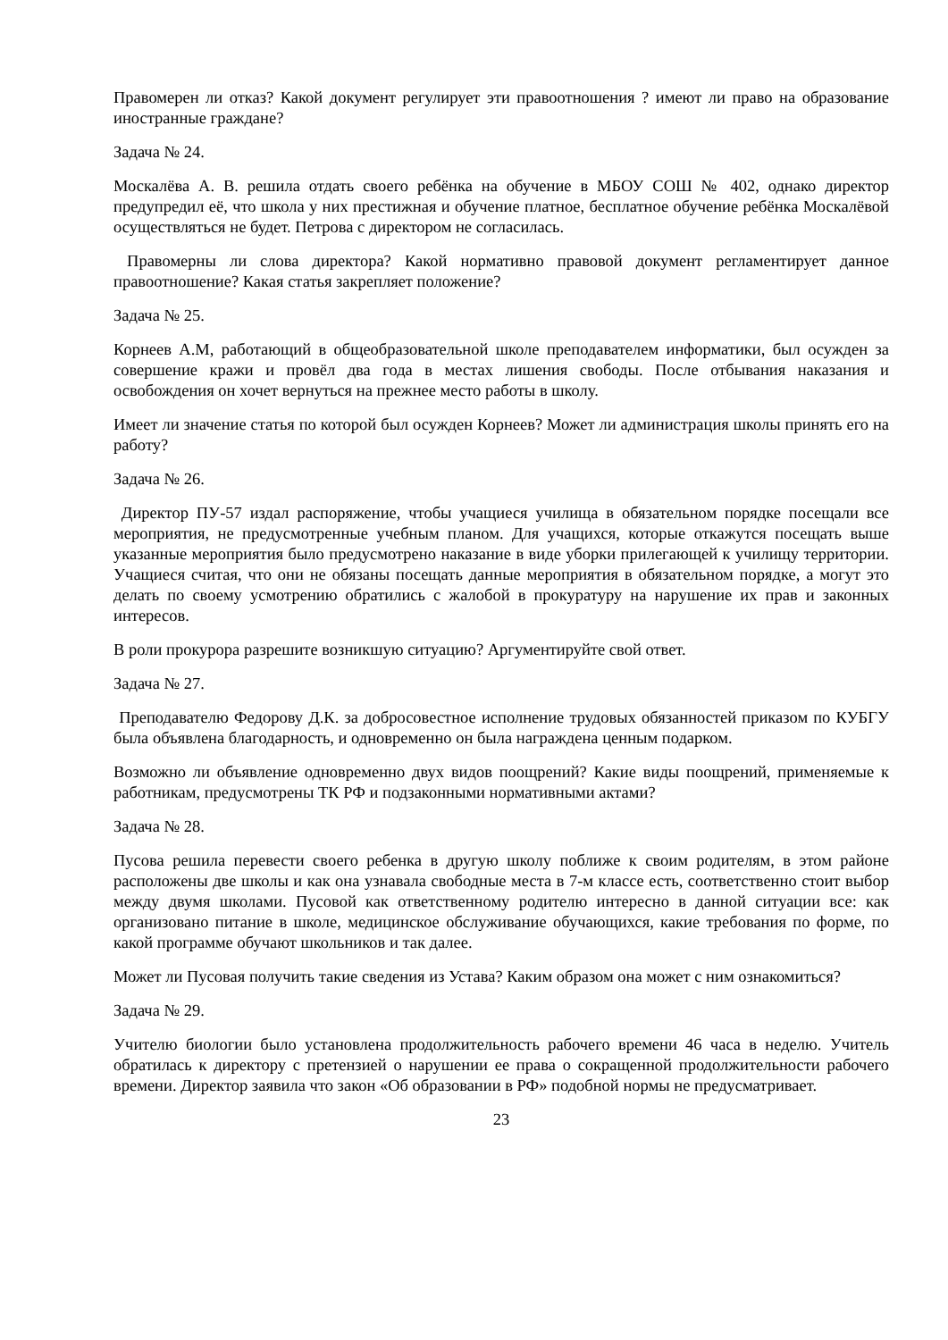Правомерен ли отказ? Какой документ регулирует эти правоотношения ? имеют ли право на образование иностранные граждане?
Задача № 24.
Москалёва А. В. решила отдать своего ребёнка на обучение в МБОУ СОШ № 402, однако директор предупредил её, что школа у них престижная и обучение платное, бесплатное обучение ребёнка Москалёвой осуществляться не будет. Петрова с директором не согласилась.
Правомерны ли слова директора? Какой нормативно правовой документ регламентирует данное правоотношение? Какая статья закрепляет положение?
Задача № 25.
Корнеев А.М, работающий в общеобразовательной школе преподавателем информатики, был осужден за совершение кражи и провёл два года в местах лишения свободы. После отбывания наказания и освобождения он хочет вернуться на прежнее место работы в школу.
Имеет ли значение статья по которой был осужден Корнеев? Может ли администрация школы принять его на работу?
Задача № 26.
Директор ПУ-57 издал распоряжение, чтобы учащиеся училища в обязательном порядке посещали все мероприятия, не предусмотренные учебным планом. Для учащихся, которые откажутся посещать выше указанные мероприятия было предусмотрено наказание в виде уборки прилегающей к училищу территории. Учащиеся считая, что они не обязаны посещать данные мероприятия в обязательном порядке, а могут это делать по своему усмотрению обратились с жалобой в прокуратуру на нарушение их прав и законных интересов.
В роли прокурора разрешите возникшую ситуацию? Аргументируйте свой ответ.
Задача № 27.
Преподавателю Федорову Д.К. за добросовестное исполнение трудовых обязанностей приказом по КУБГУ была объявлена благодарность, и одновременно он была награждена ценным подарком.
Возможно ли объявление одновременно двух видов поощрений? Какие виды поощрений, применяемые к работникам, предусмотрены ТК РФ и подзаконными нормативными актами?
Задача № 28.
Пусова решила перевести своего ребенка в другую школу поближе к своим родителям, в этом районе расположены две школы и как она узнавала свободные места в 7-м классе есть, соответственно стоит выбор между двумя школами. Пусовой как ответственному родителю интересно в данной ситуации все: как организовано питание в школе, медицинское обслуживание обучающихся, какие требования по форме, по какой программе обучают школьников и так далее.
Может ли Пусовая получить такие сведения из Устава? Каким образом она может с ним ознакомиться?
Задача № 29.
Учителю биологии было установлена продолжительность рабочего времени 46 часа в неделю. Учитель обратилась к директору с претензией о нарушении ее права о сокращенной продолжительности рабочего времени. Директор заявила что закон «Об образовании в РФ» подобной нормы не предусматривает.
23